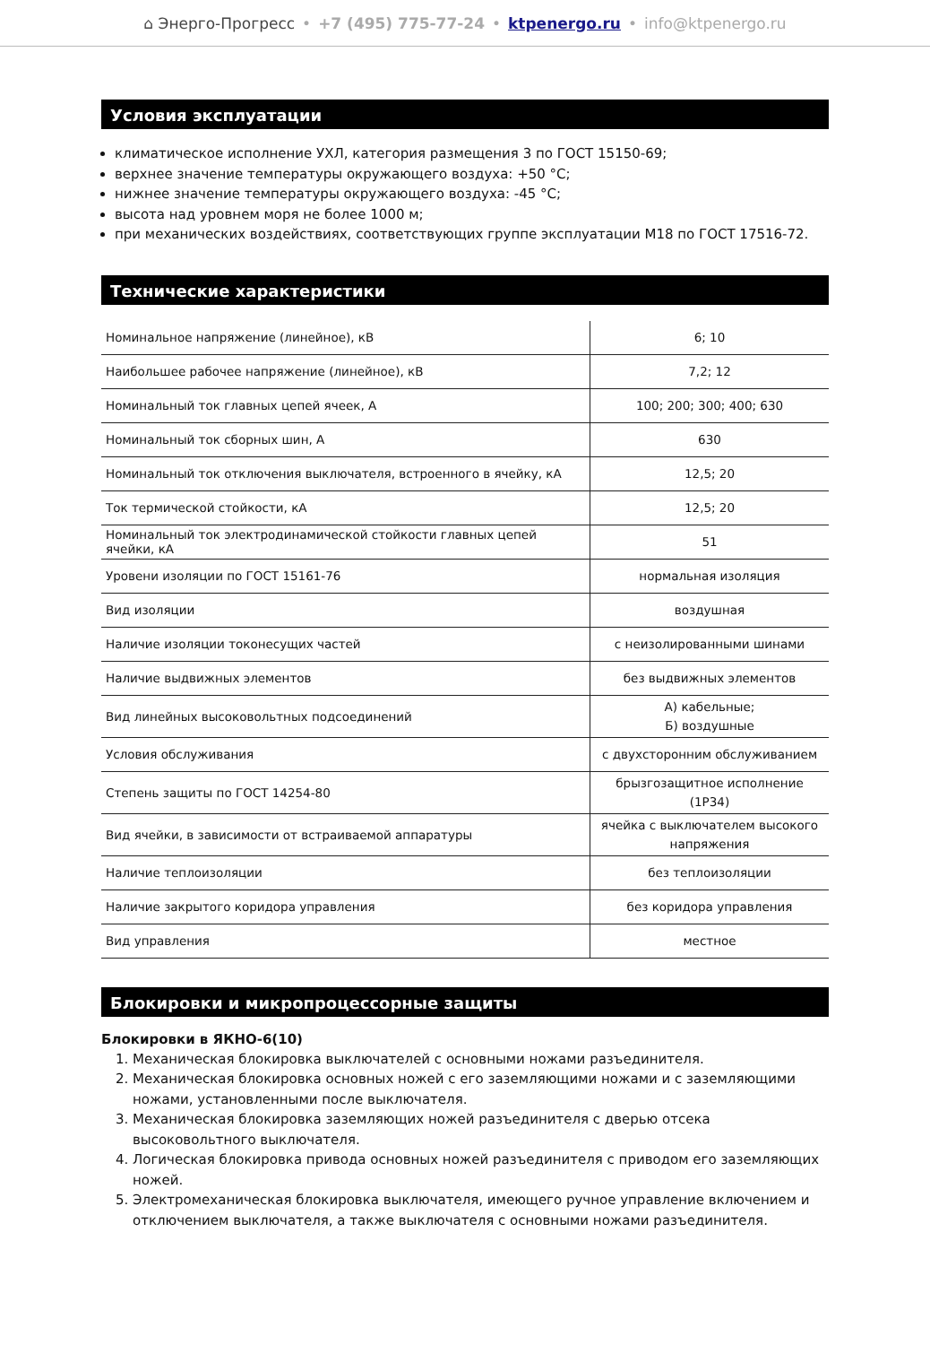⌂ Энерго-Прогресс • +7 (495) 775-77-24 • ktpenergo.ru • info@ktpenergo.ru
Условия эксплуатации
климатическое исполнение УХЛ, категория размещения 3 по ГОСТ 15150-69;
верхнее значение температуры окружающего воздуха: +50 °С;
нижнее значение температуры окружающего воздуха: -45 °С;
высота над уровнем моря не более 1000 м;
при механических воздействиях, соответствующих группе эксплуатации М18 по ГОСТ 17516-72.
Технические характеристики
| Номинальное напряжение (линейное), кВ | 6; 10 |
| Наибольшее рабочее напряжение (линейное), кВ | 7,2; 12 |
| Номинальный ток главных цепей ячеек, А | 100; 200; 300; 400; 630 |
| Номинальный ток сборных шин, А | 630 |
| Номинальный ток отключения выключателя, встроенного в ячейку, кА | 12,5; 20 |
| Ток термической стойкости, кА | 12,5; 20 |
| Номинальный ток электродинамической стойкости главных цепей ячейки, кА | 51 |
| Уровени изоляции по ГОСТ 15161-76 | нормальная изоляция |
| Вид изоляции | воздушная |
| Наличие изоляции токонесущих частей | с неизолированными шинами |
| Наличие выдвижных элементов | без выдвижных элементов |
| Вид линейных высоковольтных подсоединений | А) кабельные; Б) воздушные |
| Условия обслуживания | с двухсторонним обслуживанием |
| Степень защиты по ГОСТ 14254-80 | брызгозащитное исполнение (1Р34) |
| Вид ячейки, в зависимости от встраиваемой аппаратуры | ячейка с выключателем высокого напряжения |
| Наличие теплоизоляции | без теплоизоляции |
| Наличие закрытого коридора управления | без коридора управления |
| Вид управления | местное |
Блокировки и микропроцессорные защиты
Блокировки в ЯКНО-6(10)
1. Механическая блокировка выключателей с основными ножами разъединителя.
2. Механическая блокировка основных ножей с его заземляющими ножами и с заземляющими ножами, установленными после выключателя.
3. Механическая блокировка заземляющих ножей разъединителя с дверью отсека высоковольтного выключателя.
4. Логическая блокировка привода основных ножей разъединителя с приводом его заземляющих ножей.
5. Электромеханическая блокировка выключателя, имеющего ручное управление включением и отключением выключателя, а также выключателя с основными ножами разъединителя.